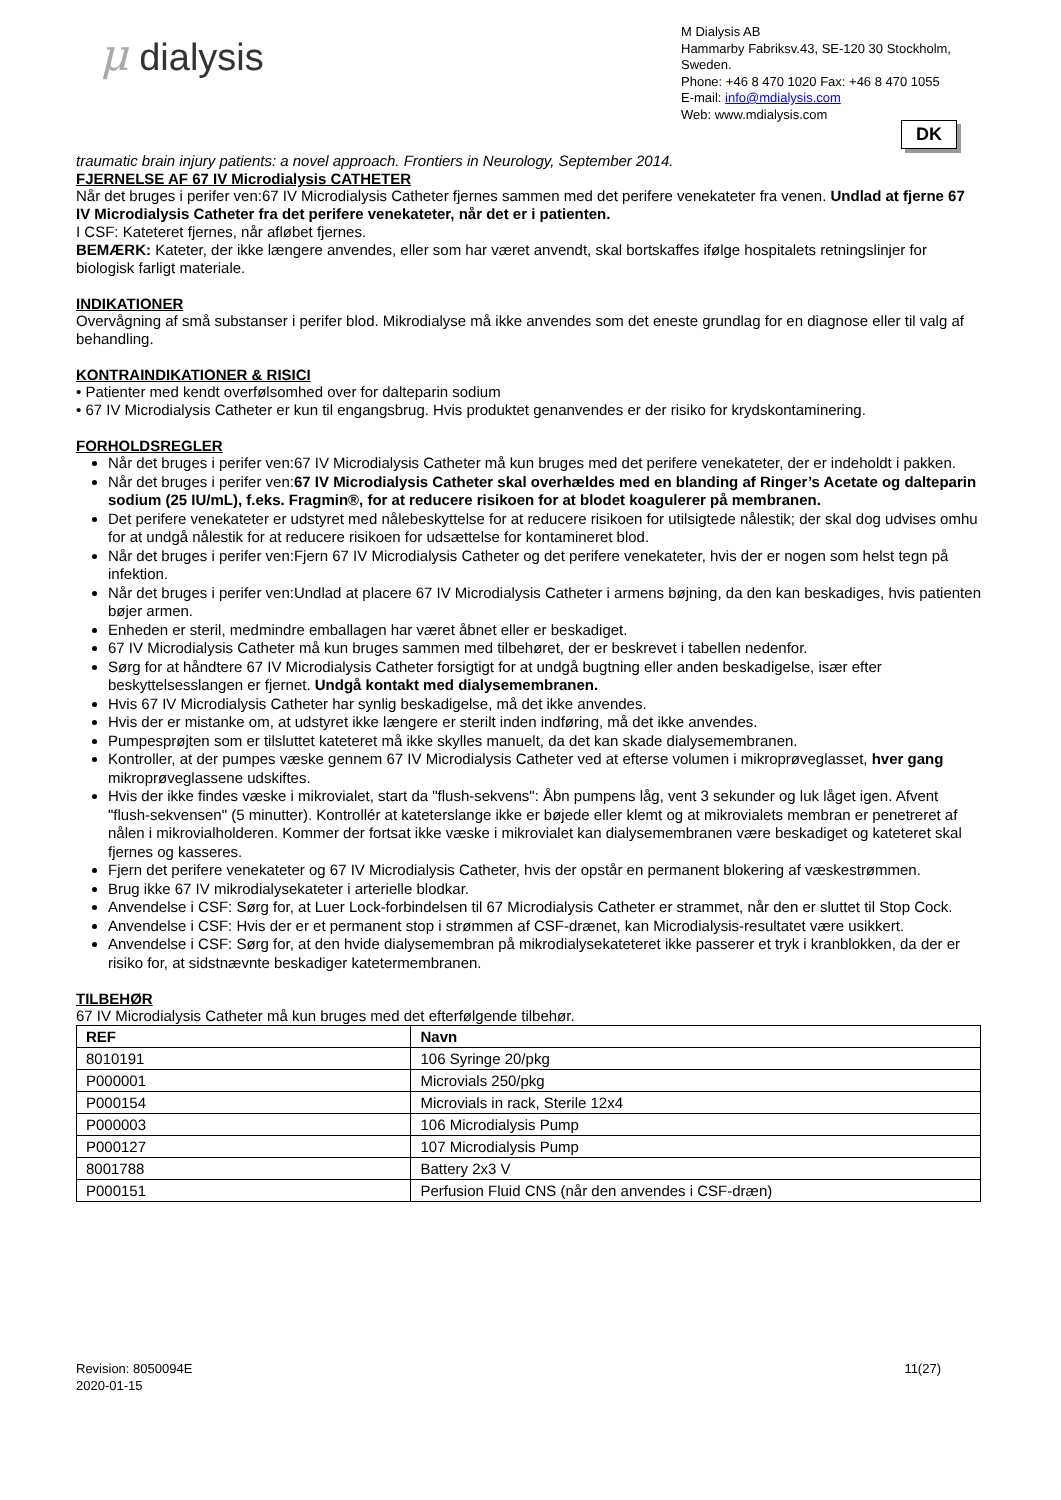μ dialysis
M Dialysis AB
Hammarby Fabriksv.43, SE-120 30 Stockholm, Sweden.
Phone: +46 8 470 1020 Fax: +46 8 470 1055
E-mail: info@mdialysis.com
Web: www.mdialysis.com
DK
traumatic brain injury patients: a novel approach. Frontiers in Neurology, September 2014.
FJERNELSE AF 67 IV Microdialysis CATHETER
Når det bruges i perifer ven:67 IV Microdialysis Catheter fjernes sammen med det perifere venekateter fra venen. Undlad at fjerne 67 IV Microdialysis Catheter fra det perifere venekateter, når det er i patienten.
I CSF: Kateteret fjernes, når afløbet fjernes.
BEMÆRK: Kateter, der ikke længere anvendes, eller som har været anvendt, skal bortskaffes ifølge hospitalets retningslinjer for biologisk farligt materiale.
INDIKATIONER
Overvågning af små substanser i perifer blod. Mikrodialyse må ikke anvendes som det eneste grundlag for en diagnose eller til valg af behandling.
KONTRAINDIKATIONER & RISICI
• Patienter med kendt overfølsomhed over for dalteparin sodium
• 67 IV Microdialysis Catheter er kun til engangsbrug. Hvis produktet genanvendes er der risiko for krydskontaminering.
FORHOLDSREGLER
Når det bruges i perifer ven:67 IV Microdialysis Catheter må kun bruges med det perifere venekateter, der er indeholdt i pakken.
Når det bruges i perifer ven:67 IV Microdialysis Catheter skal overhældes med en blanding af Ringer’s Acetate og dalteparin sodium (25 IU/mL), f.eks. Fragmin®, for at reducere risikoen for at blodet koagulerer på membranen.
Det perifere venekateter er udstyret med nålebeskyttelse for at reducere risikoen for utilsigtede nålestik; der skal dog udvises omhu for at undgå nålestik for at reducere risikoen for udsættelse for kontamineret blod.
Når det bruges i perifer ven:Fjern 67 IV Microdialysis Catheter og det perifere venekateter, hvis der er nogen som helst tegn på infektion.
Når det bruges i perifer ven:Undlad at placere 67 IV Microdialysis Catheter i armens bøjning, da den kan beskadiges, hvis patienten bøjer armen.
Enheden er steril, medmindre emballagen har været åbnet eller er beskadiget.
67 IV Microdialysis Catheter må kun bruges sammen med tilbehøret, der er beskrevet i tabellen nedenfor.
Sørg for at håndtere 67 IV Microdialysis Catheter forsigtigt for at undgå bugtning eller anden beskadigelse, især efter beskyttelsesslangen er fjernet. Undgå kontakt med dialysemembranen.
Hvis 67 IV Microdialysis Catheter har synlig beskadigelse, må det ikke anvendes.
Hvis der er mistanke om, at udstyret ikke længere er sterilt inden indføring, må det ikke anvendes.
Pumpesprøjten som er tilsluttet kateteret må ikke skylles manuelt, da det kan skade dialysemembranen.
Kontroller, at der pumpes væske gennem 67 IV Microdialysis Catheter ved at efterse volumen i mikroprøveglasset, hver gang mikroprøveglassene udskiftes.
Hvis der ikke findes væske i mikrovialet, start da "flush-sekvens": Åbn pumpens låg, vent 3 sekunder og luk låget igen. Afvent "flush-sekvensen" (5 minutter). Kontrollér at kateterslange ikke er bøjede eller klemt og at mikrovialets membran er penetreret af nålen i mikrovialholderen. Kommer der fortsat ikke væske i mikrovialet kan dialysemembranen være beskadiget og kateteret skal fjernes og kasseres.
Fjern det perifere venekateter og 67 IV Microdialysis Catheter, hvis der opstår en permanent blokering af væskestrømmen.
Brug ikke 67 IV mikrodialysekateter i arterielle blodkar.
Anvendelse i CSF: Sørg for, at Luer Lock-forbindelsen til 67 Microdialysis Catheter er strammet, når den er sluttet til Stop Cock.
Anvendelse i CSF: Hvis der er et permanent stop i strømmen af CSF-drænet, kan Microdialysis-resultatet være usikkert.
Anvendelse i CSF: Sørg for, at den hvide dialysemembran på mikrodialysekateteret ikke passerer et tryk i kranblokken, da der er risiko for, at sidstnævnte beskadiger katetermembranen.
TILBEHØR
67 IV Microdialysis Catheter må kun bruges med det efterfølgende tilbehør.
| REF | Navn |
| --- | --- |
| 8010191 | 106 Syringe 20/pkg |
| P000001 | Microvials 250/pkg |
| P000154 | Microvials in rack, Sterile 12x4 |
| P000003 | 106 Microdialysis Pump |
| P000127 | 107 Microdialysis Pump |
| 8001788 | Battery 2x3 V |
| P000151 | Perfusion Fluid CNS (når den anvendes i CSF-dræn) |
Revision: 8050094E
2020-01-15
11(27)